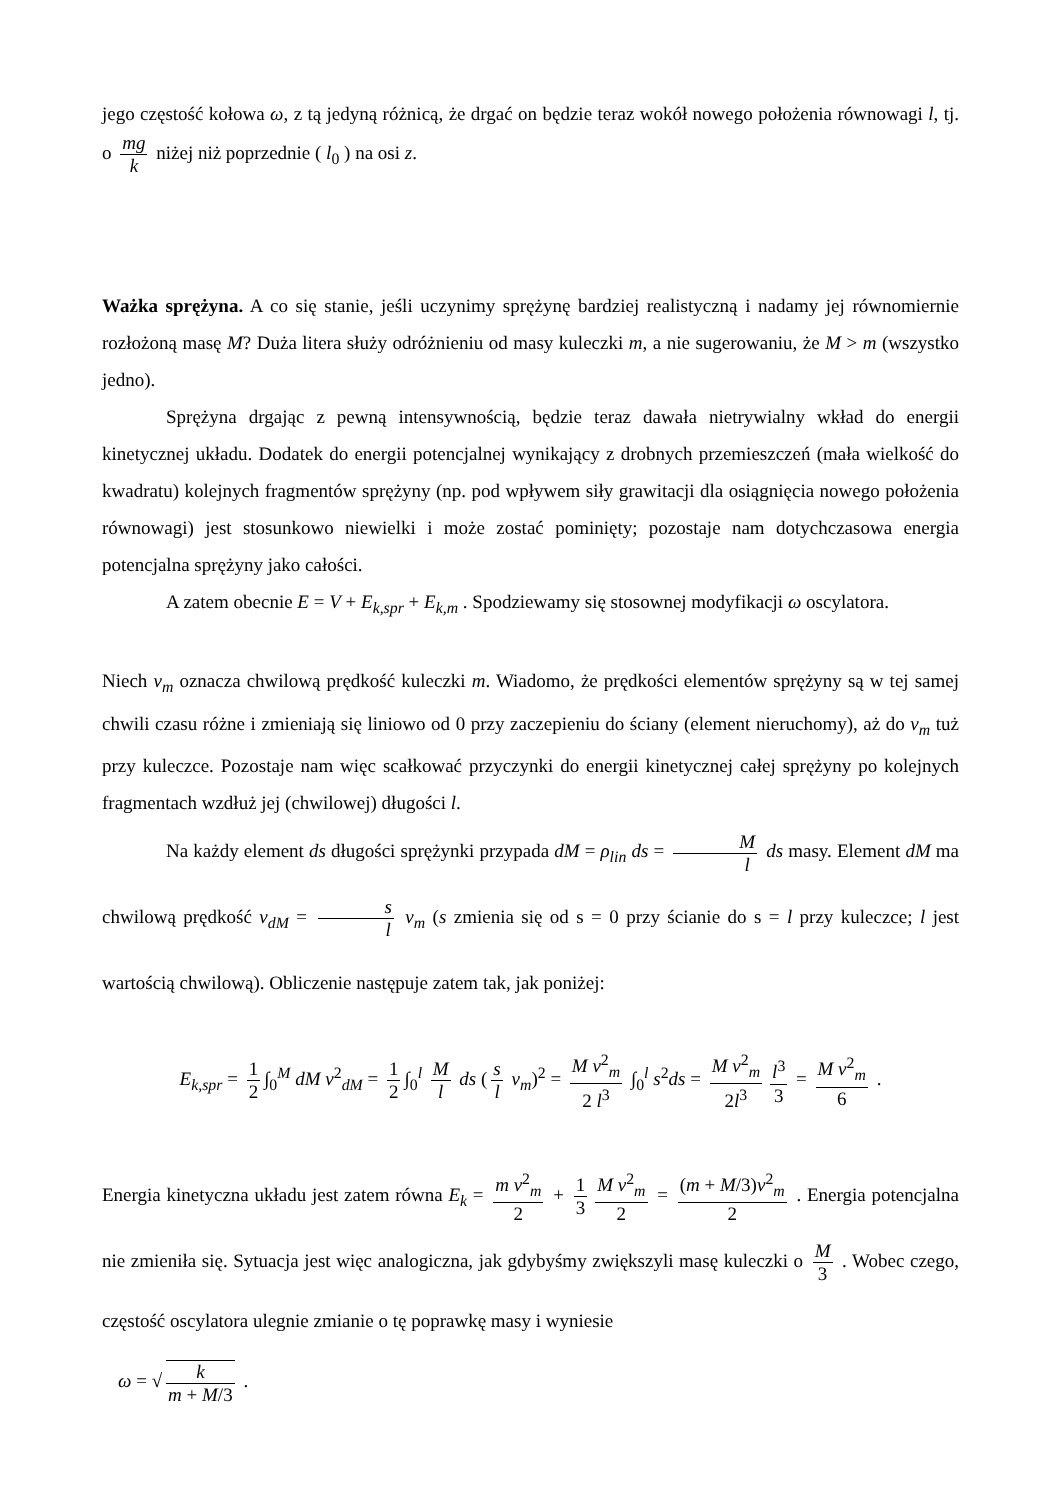jego częstość kołowa ω, z tą jedyną różnicą, że drgać on będzie teraz wokół nowego położenia równowagi l, tj. o mg k niżej niż poprzednie ( l<sub>0</sub> ) na osi z.
Ważka sprężyna. A co się stanie, jeśli uczynimy sprężynę bardziej realistyczną i nadamy jej równomiernie rozłożoną masę M? Duża litera służy odróżnieniu od masy kuleczki m, a nie sugerowaniu, że M > m (wszystko jedno).
Sprężyna drgając z pewną intensywnością, będzie teraz dawała nietrywialny wkład do energii kinetycznej układu. Dodatek do energii potencjalnej wynikający z drobnych przemieszczeń (mała wielkość do kwadratu) kolejnych fragmentów sprężyny (np. pod wpływem siły grawitacji dla osiągnięcia nowego położenia równowagi) jest stosunkowo niewielki i może zostać pominięty; pozostaje nam dotychczasowa energia potencjalna sprężyny jako całości.
A zatem obecnie E = V + E<sub>k,spr</sub> + E<sub>k,m</sub> . Spodziewamy się stosownej modyfikacji ω oscylatora.
Niech v<sub>m</sub> oznacza chwilową prędkość kuleczki m. Wiadomo, że prędkości elementów sprężyny są w tej samej chwili czasu różne i zmieniają się liniowo od 0 przy zaczepieniu do ściany (element nieruchomy), aż do v<sub>m</sub> tuż przy kuleczce. Pozostaje nam więc scałkować przyczynki do energii kinetycznej całej sprężyny po kolejnych fragmentach wzdłuż jej (chwilowej) długości l.
Na każdy element ds długości sprężynki przypada dM = ρ<sub>lin</sub> ds = M l ds masy. Element dM ma chwilową prędkość v<sub>dM</sub> = s l v<sub>m</sub> (s zmienia się od s = 0 przy ścianie do s = l przy kuleczce; l jest wartością chwilową). Obliczenie następuje zatem tak, jak poniżej:
E<sub>k,spr</sub> = 1 2 ∫<sub>0</sub><sup>M</sup> dM v<sup>2</sup><sub>dM</sub> = 1 2 ∫<sub>0</sub><sup>l</sup> M l ds (s l v<sub>m</sub>)<sup>2</sup> = M v<sup>2</sup><sub>m</sub> 2 l<sup>3</sup> ∫<sub>0</sub><sup>l</sup> s<sup>2</sup>ds = M v<sup>2</sup><sub>m</sub> 2l<sup>3</sup> l<sup>3</sup> 3 = M v<sup>2</sup><sub>m</sub> 6 .
Energia kinetyczna układu jest zatem równa E<sub>k</sub> = m v<sup>2</sup><sub>m</sub> 2 + 1 3 M v<sup>2</sup><sub>m</sub> 2 = (m + M/3)v<sup>2</sup><sub>m</sub> 2 . Energia potencjalna nie zmieniła się. Sytuacja jest więc analogiczna, jak gdybyśmy zwiększyli masę kuleczki o M 3 . Wobec czego, częstość oscylatora ulegnie zmianie o tę poprawkę masy i wyniesie
ω = √ k m + M/3 .